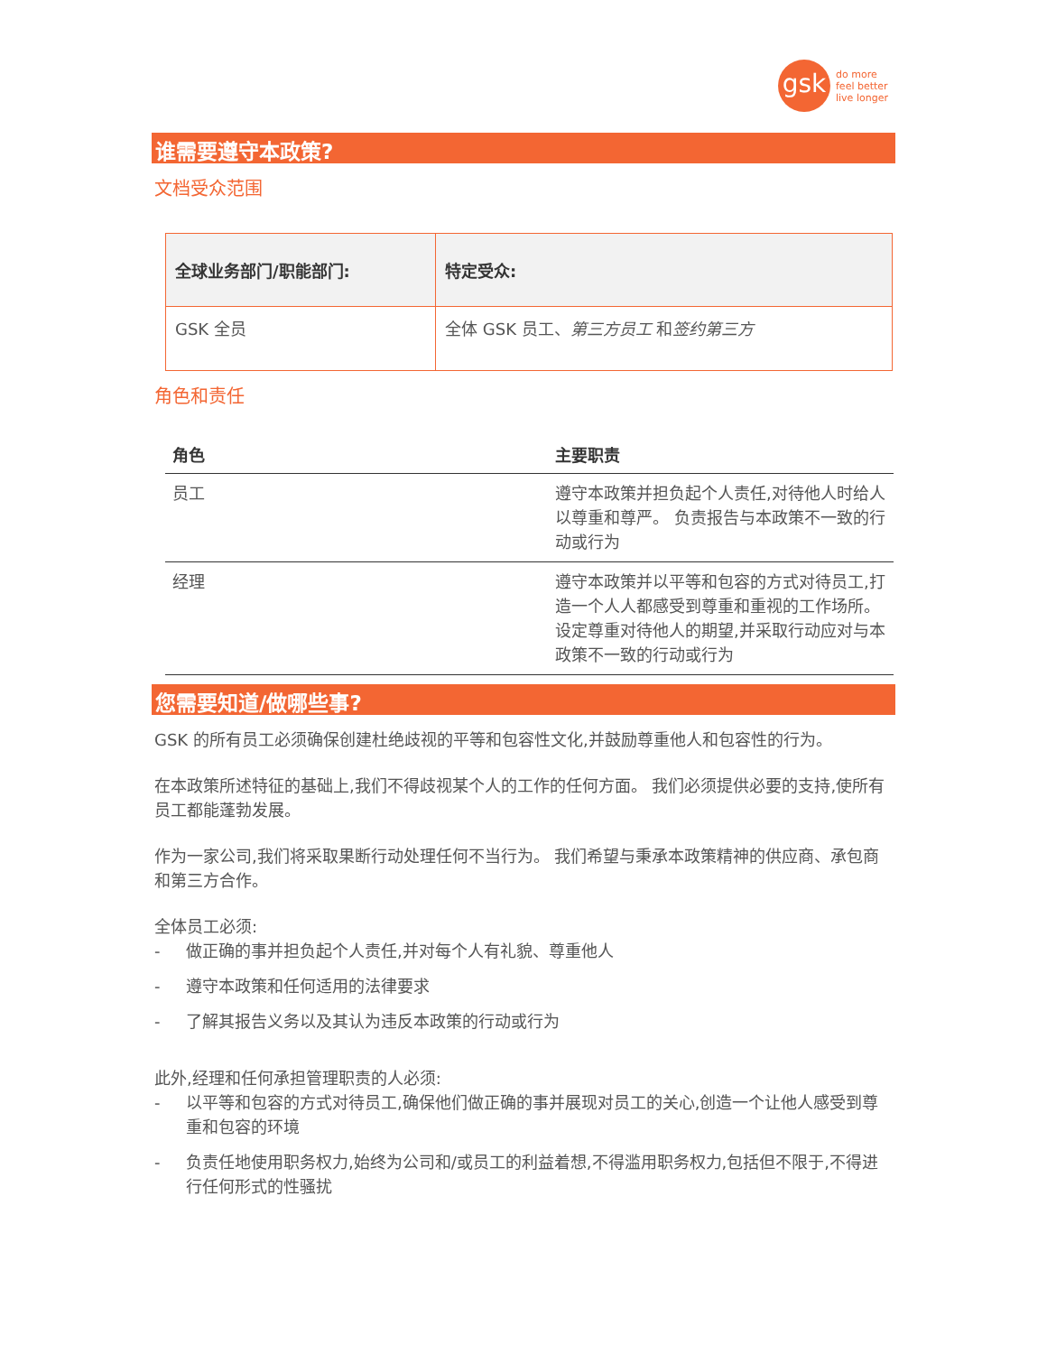gsk
do more
feel better
live longer
谁需要遵守本政策?
文档受众范围
| 全球业务部门/职能部门: | 特定受众: |
| GSK 全员 | 全体 GSK 员工、 第三方员工 和 签约第三方 |
角色和责任
| 角色 | 主要职责 |
| --- | --- |
| 员工 | 遵守本政策并担负起个人责任,对待他人时给人以尊重和尊严。 负责报告与本政策不一致的行动或行为 |
| 经理 | 遵守本政策并以平等和包容的方式对待员工,打造一个人人都感受到尊重和重视的工作场所。 设定尊重对待他人的期望,并采取行动应对与本政策不一致的行动或行为 |
您需要知道/做哪些事?
GSK 的所有员工必须确保创建杜绝歧视的平等和包容性文化,并鼓励尊重他人和包容性的行为。
在本政策所述特征的基础上,我们不得歧视某个人的工作的任何方面。 我们必须提供必要的支持,使所有员工都能蓬勃发展。
作为一家公司,我们将采取果断行动处理任何不当行为。 我们希望与秉承本政策精神的供应商、承包商和第三方合作。
全体员工必须:
- 做正确的事并担负起个人责任,并对每个人有礼貌、尊重他人
- 遵守本政策和任何适用的法律要求
- 了解其报告义务以及其认为违反本政策的行动或行为
此外,经理和任何承担管理职责的人必须:
- 以平等和包容的方式对待员工,确保他们做正确的事并展现对员工的关心,创造一个让他人感受到尊重和包容的环境
- 负责任地使用职务权力,始终为公司和/或员工的利益着想,不得滥用职务权力,包括但不限于,不得进行任何形式的性骚扰